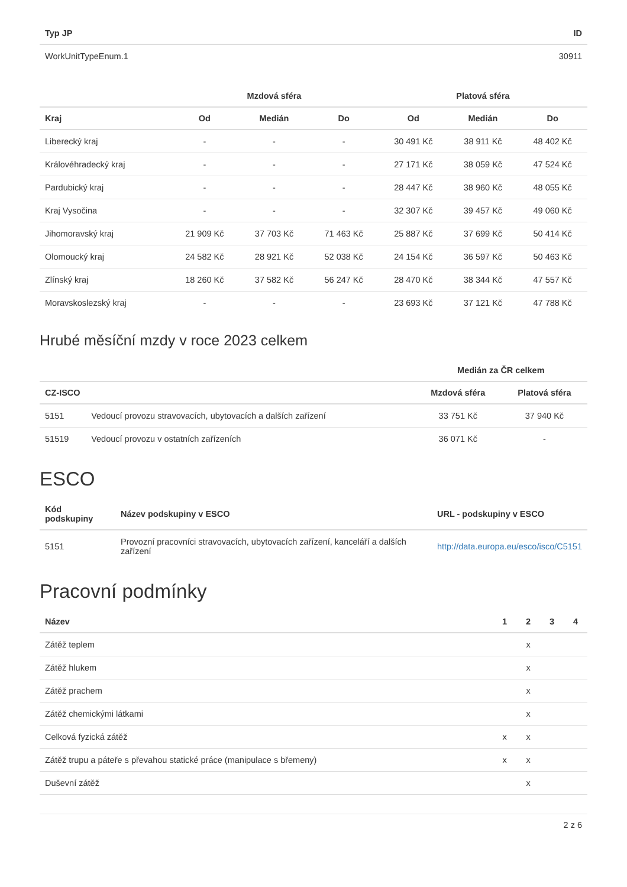| Typ JP | ID |
| --- | --- |
| WorkUnitTypeEnum.1 | 30911 |
| | Mzdová sféra | | | Platová sféra | | |
| --- | --- | --- | --- | --- | --- | --- |
| Kraj | Od | Medián | Do | Od | Medián | Do |
| Liberecký kraj | - | - | - | 30 491 Kč | 38 911 Kč | 48 402 Kč |
| Královéhradecký kraj | - | - | - | 27 171 Kč | 38 059 Kč | 47 524 Kč |
| Pardubický kraj | - | - | - | 28 447 Kč | 38 960 Kč | 48 055 Kč |
| Kraj Vysočina | - | - | - | 32 307 Kč | 39 457 Kč | 49 060 Kč |
| Jihomoravský kraj | 21 909 Kč | 37 703 Kč | 71 463 Kč | 25 887 Kč | 37 699 Kč | 50 414 Kč |
| Olomoucký kraj | 24 582 Kč | 28 921 Kč | 52 038 Kč | 24 154 Kč | 36 597 Kč | 50 463 Kč |
| Zlínský kraj | 18 260 Kč | 37 582 Kč | 56 247 Kč | 28 470 Kč | 38 344 Kč | 47 557 Kč |
| Moravskoslezský kraj | - | - | - | 23 693 Kč | 37 121 Kč | 47 788 Kč |
Hrubé měsíční mzdy v roce 2023 celkem
| | | Medián za ČR celkem | |
| --- | --- | --- | --- |
| CZ-ISCO | | Mzdová sféra | Platová sféra |
| 5151 | Vedoucí provozu stravovacích, ubytovacích a dalších zařízení | 33 751 Kč | 37 940 Kč |
| 51519 | Vedoucí provozu v ostatních zařízeních | 36 071 Kč | - |
ESCO
| Kód podskupiny | Název podskupiny v ESCO | URL - podskupiny v ESCO |
| --- | --- | --- |
| 5151 | Provozní pracovníci stravovacích, ubytovacích zařízení, kanceláří a dalších zařízení | http://data.europa.eu/esco/isco/C5151 |
Pracovní podmínky
| Název | 1 | 2 | 3 | 4 |
| --- | --- | --- | --- | --- |
| Zátěž teplem | | x | | |
| Zátěž hlukem | | x | | |
| Zátěž prachem | | x | | |
| Zátěž chemickými látkami | | x | | |
| Celková fyzická zátěž | x | x | | |
| Zátěž trupu a páteře s převahou statické práce (manipulace s břemeny) | x | x | | |
| Duševní zátěž | | x | | |
2 z 6